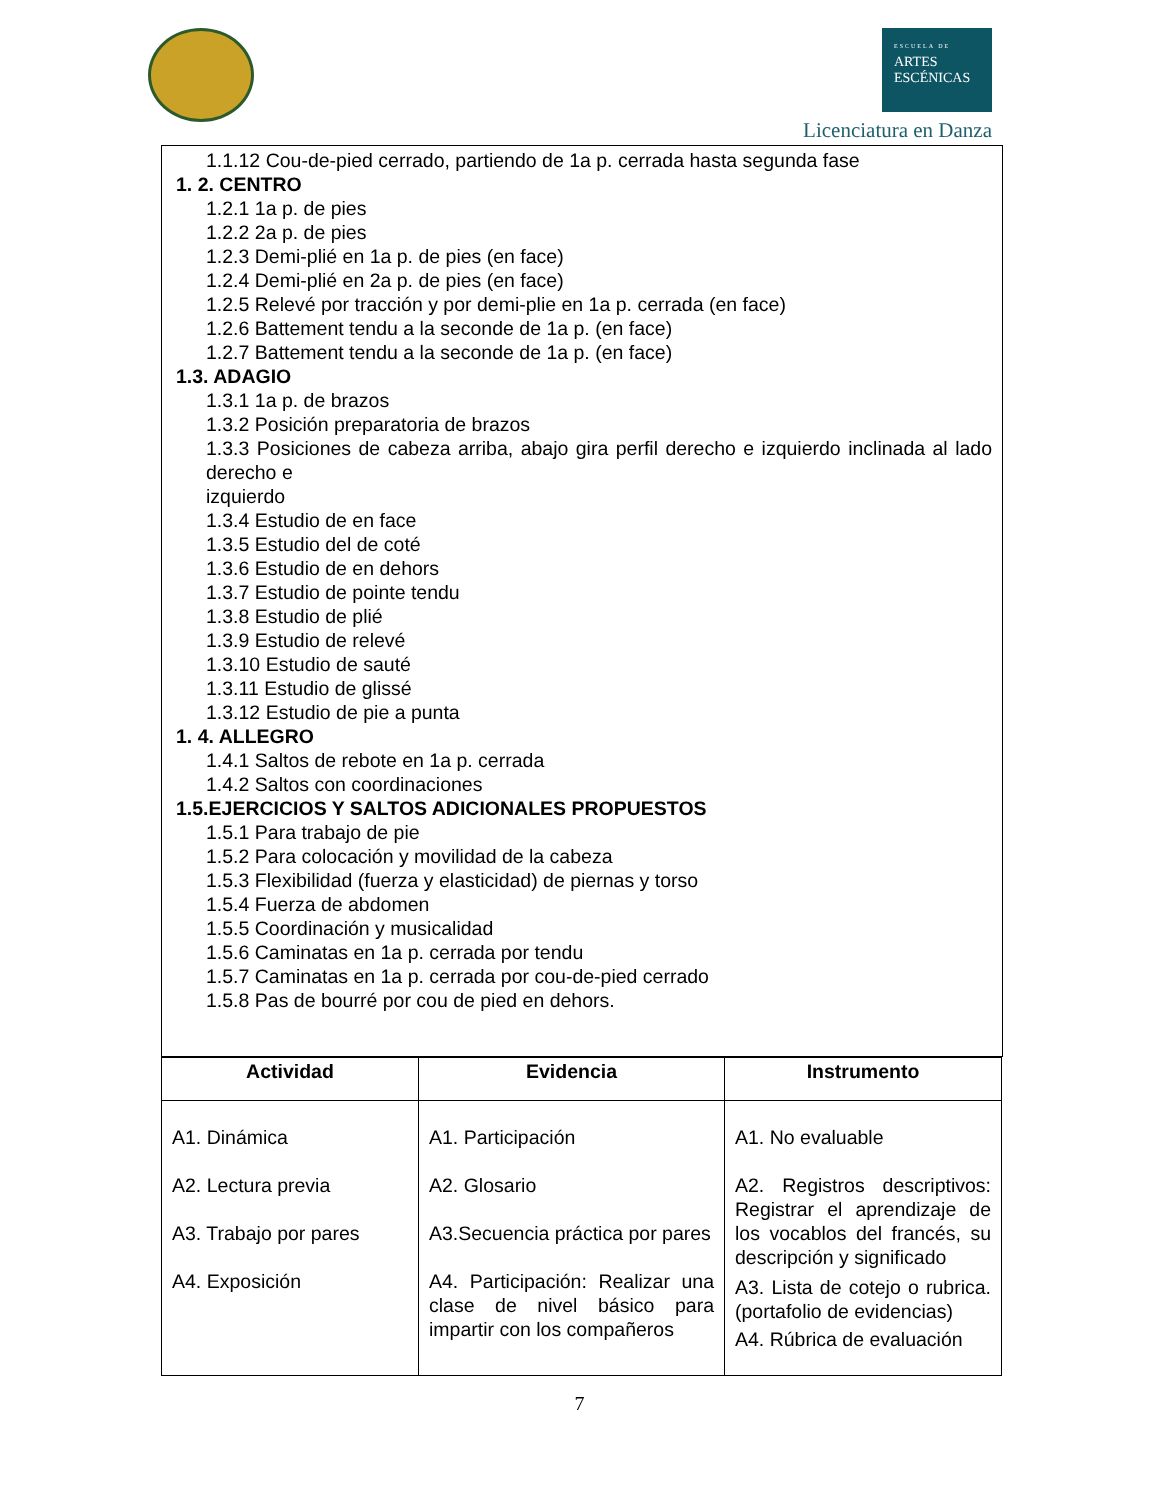ESCUELA DE
ARTES
ESCÉNICAS
Licenciatura en Danza
1.1.12 Cou-de-pied cerrado, partiendo de 1a p. cerrada hasta segunda fase
1. 2. CENTRO
1.2.1 1a p. de pies
1.2.2 2a p. de pies
1.2.3 Demi-plié en 1a p. de pies (en face)
1.2.4 Demi-plié en 2a p. de pies (en face)
1.2.5 Relevé por tracción y por demi-plie en 1a p. cerrada (en face)
1.2.6 Battement tendu a la seconde de 1a p. (en face)
1.2.7 Battement tendu a la seconde de 1a p. (en face)
1.3. ADAGIO
1.3.1 1a p. de brazos
1.3.2 Posición preparatoria de brazos
1.3.3 Posiciones de cabeza arriba, abajo gira perfil derecho e izquierdo inclinada al lado derecho e
izquierdo
1.3.4 Estudio de en face
1.3.5 Estudio del de coté
1.3.6 Estudio de en dehors
1.3.7 Estudio de pointe tendu
1.3.8 Estudio de plié
1.3.9 Estudio de relevé
1.3.10 Estudio de sauté
1.3.11 Estudio de glissé
1.3.12 Estudio de pie a punta
1. 4. ALLEGRO
1.4.1 Saltos de rebote en 1a p. cerrada
1.4.2 Saltos con coordinaciones
1.5.EJERCICIOS Y SALTOS ADICIONALES PROPUESTOS
1.5.1 Para trabajo de pie
1.5.2 Para colocación y movilidad de la cabeza
1.5.3 Flexibilidad (fuerza y elasticidad) de piernas y torso
1.5.4 Fuerza de abdomen
1.5.5 Coordinación y musicalidad
1.5.6 Caminatas en 1a p. cerrada por tendu
1.5.7 Caminatas en 1a p. cerrada por cou-de-pied cerrado
1.5.8 Pas de bourré por cou de pied en dehors.
| Actividad | Evidencia | Instrumento |
| --- | --- | --- |
| A1. Dinámica A2. Lectura previa A3. Trabajo por pares A4. Exposición | A1. Participación A2. Glosario A3.Secuencia práctica por pares A4. Participación: Realizar una clase de nivel básico para impartir con los compañeros | A1. No evaluable A2. Registros descriptivos: Registrar el aprendizaje de los vocablos del francés, su descripción y significado A3. Lista de cotejo o rubrica. (portafolio de evidencias) A4. Rúbrica de evaluación |
7